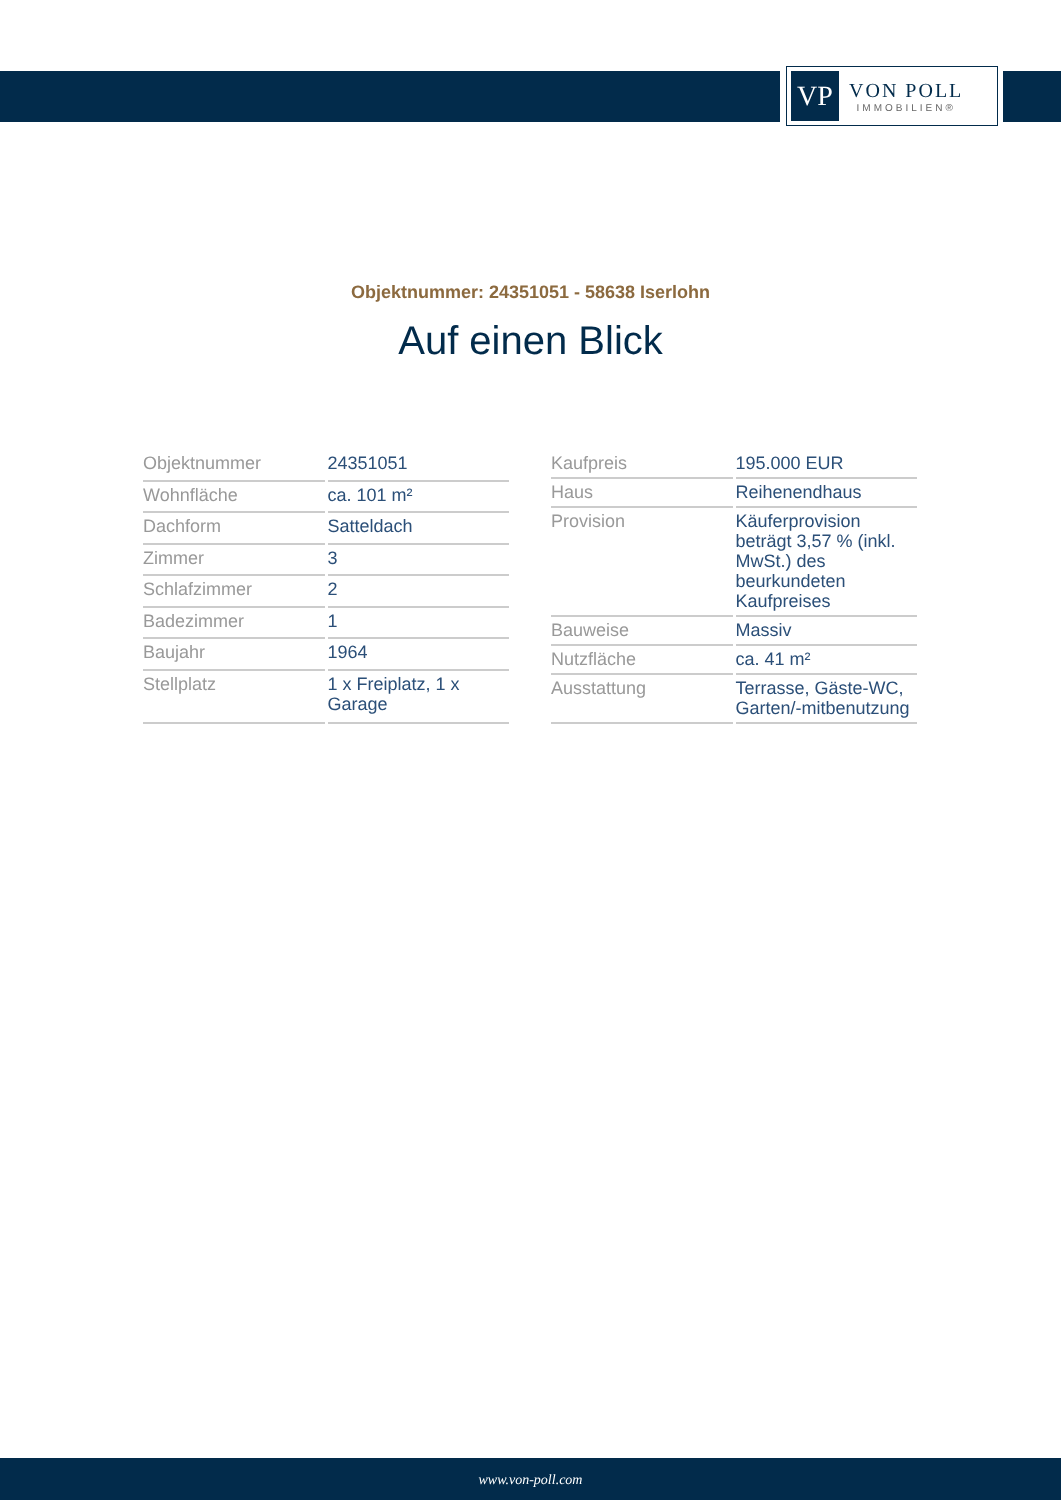VP
VON POLL
IMMOBILIEN®
Objektnummer: 24351051 - 58638 Iserlohn
Auf einen Blick
| Objektnummer | 24351051 |
| Wohnfläche | ca. 101 m² |
| Dachform | Satteldach |
| Zimmer | 3 |
| Schlafzimmer | 2 |
| Badezimmer | 1 |
| Baujahr | 1964 |
| Stellplatz | 1 x Freiplatz, 1 x Garage |
| Kaufpreis | 195.000 EUR |
| Haus | Reihenendhaus |
| Provision | Käuferprovision beträgt 3,57 % (inkl. MwSt.) des beurkundeten Kaufpreises |
| Bauweise | Massiv |
| Nutzfläche | ca. 41 m² |
| Ausstattung | Terrasse, Gäste-WC, Garten/-mitbenutzung |
www.von-poll.com